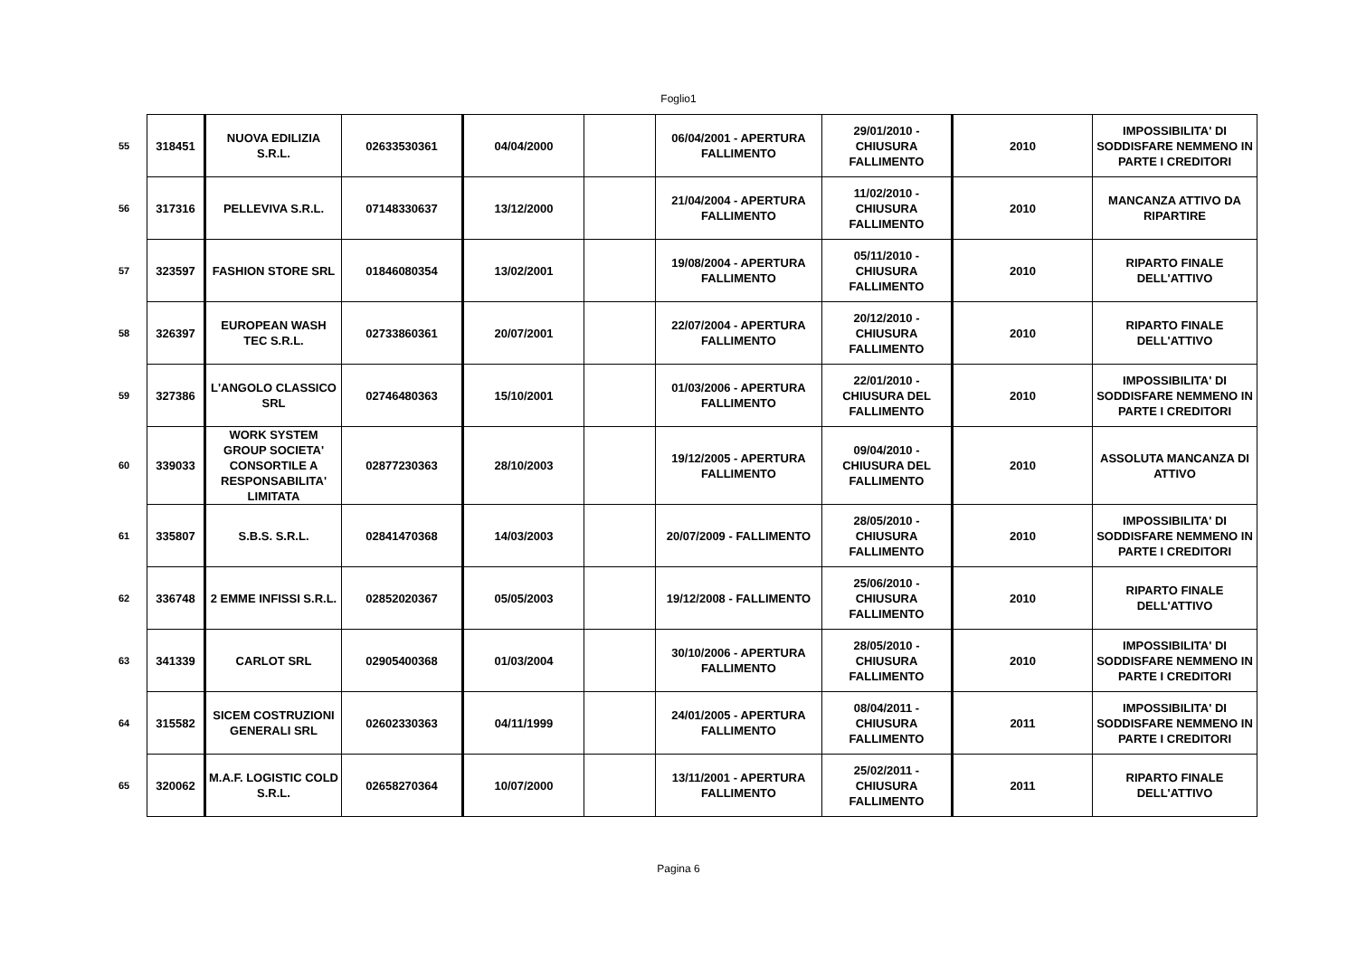Foglio1
| 55 | 318451 | NUOVA EDILIZIA S.R.L. | 02633530361 | 04/04/2000 | | 06/04/2001 - APERTURA FALLIMENTO | 29/01/2010 - CHIUSURA FALLIMENTO | 2010 | IMPOSSIBILITA' DI SODDISFARE NEMMENO IN PARTE I CREDITORI |
| 56 | 317316 | PELLEVIVA S.R.L. | 07148330637 | 13/12/2000 | | 21/04/2004 - APERTURA FALLIMENTO | 11/02/2010 - CHIUSURA FALLIMENTO | 2010 | MANCANZA ATTIVO DA RIPARTIRE |
| 57 | 323597 | FASHION STORE SRL | 01846080354 | 13/02/2001 | | 19/08/2004 - APERTURA FALLIMENTO | 05/11/2010 - CHIUSURA FALLIMENTO | 2010 | RIPARTO FINALE DELL'ATTIVO |
| 58 | 326397 | EUROPEAN WASH TEC S.R.L. | 02733860361 | 20/07/2001 | | 22/07/2004 - APERTURA FALLIMENTO | 20/12/2010 - CHIUSURA FALLIMENTO | 2010 | RIPARTO FINALE DELL'ATTIVO |
| 59 | 327386 | L'ANGOLO CLASSICO SRL | 02746480363 | 15/10/2001 | | 01/03/2006 - APERTURA FALLIMENTO | 22/01/2010 - CHIUSURA DEL FALLIMENTO | 2010 | IMPOSSIBILITA' DI SODDISFARE NEMMENO IN PARTE I CREDITORI |
| 60 | 339033 | WORK SYSTEM GROUP SOCIETA' CONSORTILE A RESPONSABILITA' LIMITATA | 02877230363 | 28/10/2003 | | 19/12/2005 - APERTURA FALLIMENTO | 09/04/2010 - CHIUSURA DEL FALLIMENTO | 2010 | ASSOLUTA MANCANZA DI ATTIVO |
| 61 | 335807 | S.B.S. S.R.L. | 02841470368 | 14/03/2003 | | 20/07/2009 - FALLIMENTO | 28/05/2010 - CHIUSURA FALLIMENTO | 2010 | IMPOSSIBILITA' DI SODDISFARE NEMMENO IN PARTE I CREDITORI |
| 62 | 336748 | 2 EMME INFISSI S.R.L. | 02852020367 | 05/05/2003 | | 19/12/2008 - FALLIMENTO | 25/06/2010 - CHIUSURA FALLIMENTO | 2010 | RIPARTO FINALE DELL'ATTIVO |
| 63 | 341339 | CARLOT SRL | 02905400368 | 01/03/2004 | | 30/10/2006 - APERTURA FALLIMENTO | 28/05/2010 - CHIUSURA FALLIMENTO | 2010 | IMPOSSIBILITA' DI SODDISFARE NEMMENO IN PARTE I CREDITORI |
| 64 | 315582 | SICEM COSTRUZIONI GENERALI SRL | 02602330363 | 04/11/1999 | | 24/01/2005 - APERTURA FALLIMENTO | 08/04/2011 - CHIUSURA FALLIMENTO | 2011 | IMPOSSIBILITA' DI SODDISFARE NEMMENO IN PARTE I CREDITORI |
| 65 | 320062 | M.A.F. LOGISTIC COLD S.R.L. | 02658270364 | 10/07/2000 | | 13/11/2001 - APERTURA FALLIMENTO | 25/02/2011 - CHIUSURA FALLIMENTO | 2011 | RIPARTO FINALE DELL'ATTIVO |
Pagina 6